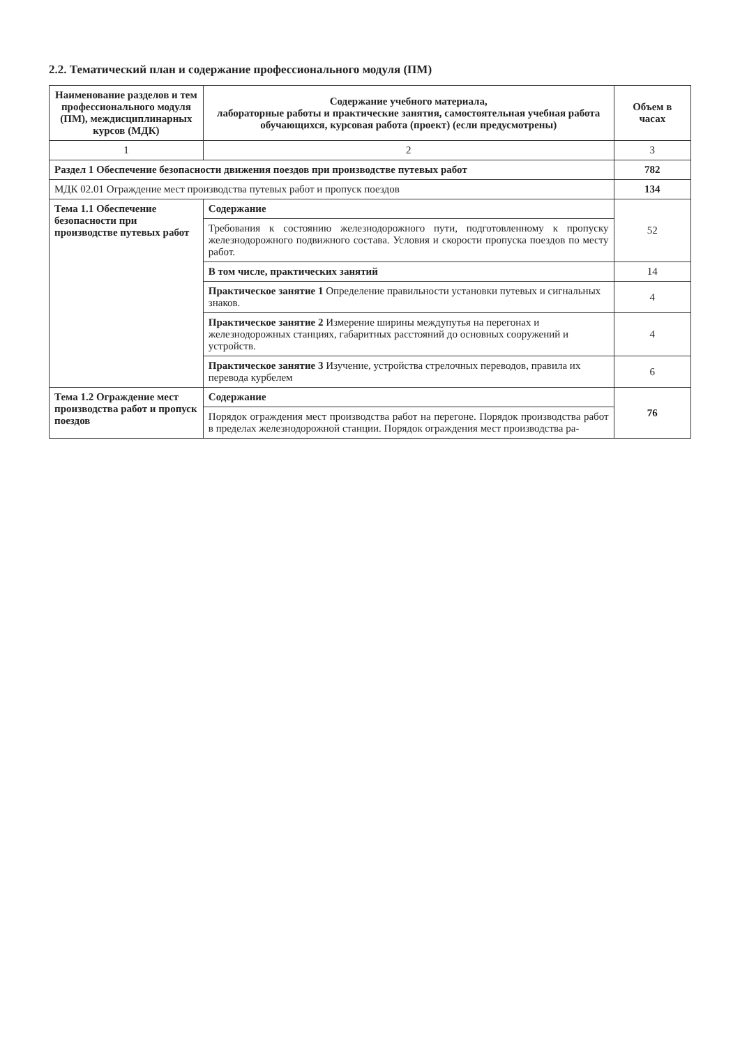2.2. Тематический план и содержание профессионального модуля (ПМ)
| Наименование разделов и тем профессионального модуля (ПМ), междисциплинарных курсов (МДК) | Содержание учебного материала, лабораторные работы и практические занятия, самостоятельная учебная работа обучающихся, курсовая работа (проект) (если предусмотрены) | Объем в часах |
| --- | --- | --- |
| 1 | 2 | 3 |
| Раздел 1 Обеспечение безопасности движения поездов при производстве путевых работ | | 782 |
| МДК 02.01 Ограждение мест производства путевых работ и пропуск поездов | | 134 |
| Тема 1.1 Обеспечение безопасности при производстве путевых работ | Содержание | 52 |
| | Требования к состоянию железнодорожного пути, подготовленному к пропуску железнодорожного подвижного состава. Условия и скорости пропуска поездов по месту работ. | |
| | В том числе, практических занятий | 14 |
| | Практическое занятие 1 Определение правильности установки путевых и сигнальных знаков. | 4 |
| | Практическое занятие 2 Измерение ширины междупутья на перегонах и железнодорожных станциях, габаритных расстояний до основных сооружений и устройств. | 4 |
| | Практическое занятие 3 Изучение, устройства стрелочных переводов, правила их перевода курбелем | 6 |
| Тема 1.2 Ограждение мест производства работ и пропуск поездов | Содержание | 76 |
| | Порядок ограждения мест производства работ на перегоне. Порядок производства работ в пределах железнодорожной станции. Порядок ограждения мест производства ра- | |